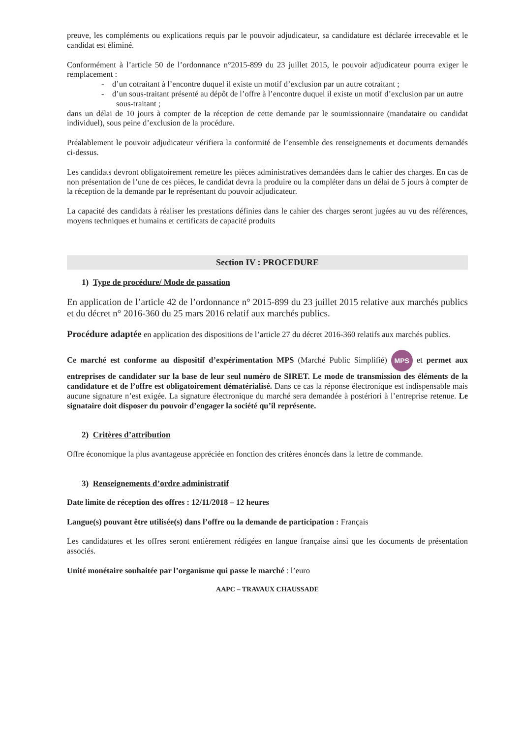preuve, les compléments ou explications requis par le pouvoir adjudicateur, sa candidature est déclarée irrecevable et le candidat est éliminé.
Conformément à l’article 50 de l’ordonnance n°2015-899 du 23 juillet 2015, le pouvoir adjudicateur pourra exiger le remplacement :
- d’un cotraitant à l’encontre duquel il existe un motif d’exclusion par un autre cotraitant ;
- d’un sous-traitant présenté au dépôt de l’offre à l’encontre duquel il existe un motif d’exclusion par un autre sous-traitant ;
dans un délai de 10 jours à compter de la réception de cette demande par le soumissionnaire (mandataire ou candidat individuel), sous peine d’exclusion de la procédure.
Préalablement le pouvoir adjudicateur vérifiera la conformité de l’ensemble des renseignements et documents demandés ci-dessus.
Les candidats devront obligatoirement remettre les pièces administratives demandées dans le cahier des charges. En cas de non présentation de l’une de ces pièces, le candidat devra la produire ou la compléter dans un délai de 5 jours à compter de la réception de la demande par le représentant du pouvoir adjudicateur.
La capacité des candidats à réaliser les prestations définies dans le cahier des charges seront jugées au vu des références, moyens techniques et humains et certificats de capacité produits
Section IV : PROCEDURE
1) Type de procédure/ Mode de passation
En application de l’article 42 de l’ordonnance n° 2015-899 du 23 juillet 2015 relative aux marchés publics et du décret n° 2016-360 du 25 mars 2016 relatif aux marchés publics.
Procédure adaptée en application des dispositions de l’article 27 du décret 2016-360 relatifs aux marchés publics.
Ce marché est conforme au dispositif d’expérimentation MPS (Marché Public Simplifié) MPS et permet aux entreprises de candidater sur la base de leur seul numéro de SIRET. Le mode de transmission des éléments de la candidature et de l’offre est obligatoirement dématérialisé. Dans ce cas la réponse électronique est indispensable mais aucune signature n’est exigée. La signature électronique du marché sera demandée à postériori à l’entreprise retenue. Le signataire doit disposer du pouvoir d’engager la société qu’il représente.
2) Critères d’attribution
Offre économique la plus avantageuse appréciée en fonction des critères énoncés dans la lettre de commande.
3) Renseignements d’ordre administratif
Date limite de réception des offres : 12/11/2018 – 12 heures
Langue(s) pouvant être utilisée(s) dans l’offre ou la demande de participation : Français
Les candidatures et les offres seront entièrement rédigées en langue française ainsi que les documents de présentation associés.
Unité monétaire souhaitée par l’organisme qui passe le marché : l’euro
AAPC – TRAVAUX CHAUSSADE